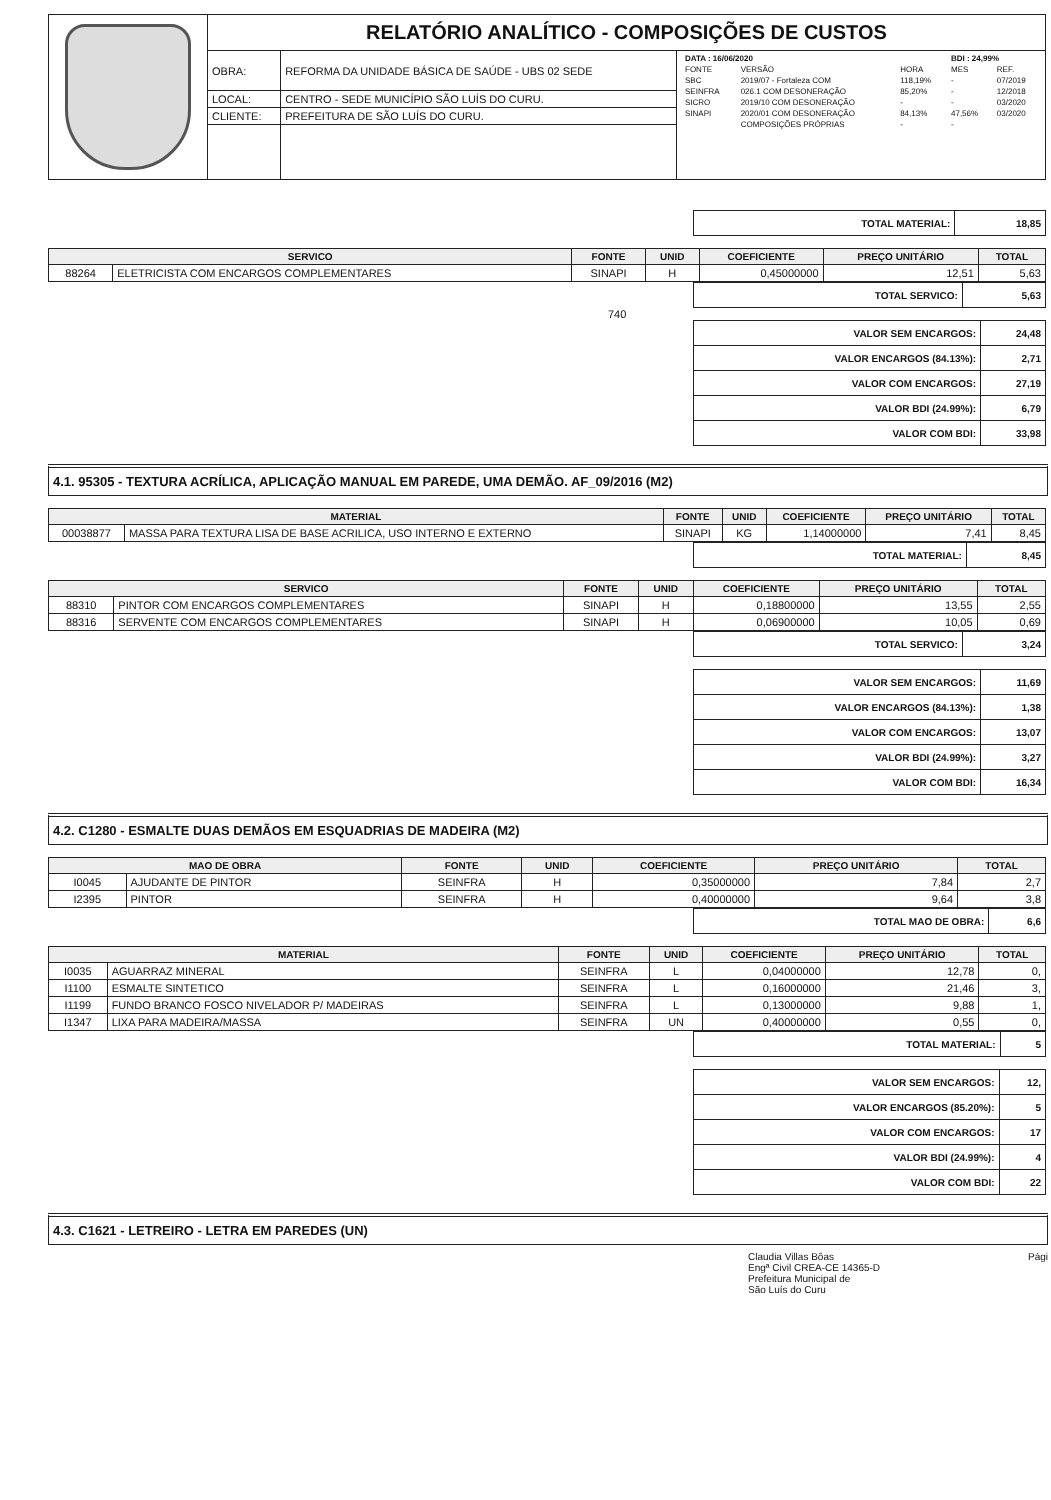| | RELATÓRIO ANALÍTICO - COMPOSIÇÕES DE CUSTOS | | |
| | OBRA: | REFORMA DA UNIDADE BÁSICA DE SAÚDE - UBS 02 SEDE | / DATA : 16/06/2020 / / / BDI : 24,99% / / / FONTE / VERSÃO / HORA / MES / REF. / / SBC / 2019/07 - Fortaleza COM / 118,19% / - / 07/2019 / / SEINFRA / 026.1 COM DESONERAÇÃO / 85,20% / - / 12/2018 / / SICRO / 2019/10 COM DESONERAÇÃO / - / - / 03/2020 / / SINAPI / 2020/01 COM DESONERAÇÃO / 84,13% / 47,56% / 03/2020 / / / COMPOSIÇÕES PRÓPRIAS / - / - / / |
| | LOCAL: | CENTRO - SEDE MUNICÍPIO SÃO LUÍS DO CURU. | |
| | CLIENTE: | PREFEITURA DE SÃO LUÍS DO CURU. | |
| TOTAL MATERIAL: | 18,85 |
| SERVICO | | FONTE | UNID | COEFICIENTE | PREÇO UNITÁRIO | TOTAL |
| --- | --- | --- | --- | --- | --- | --- |
| 88264 | ELETRICISTA COM ENCARGOS COMPLEMENTARES | SINAPI | H | 0,45000000 | 12,51 | 5,63 |
| TOTAL SERVICO: | 5,63 |
740
| VALOR SEM ENCARGOS: | 24,48 |
| VALOR ENCARGOS (84.13%): | 2,71 |
| VALOR COM ENCARGOS: | 27,19 |
| VALOR BDI (24.99%): | 6,79 |
| VALOR COM BDI: | 33,98 |
4.1. 95305 - TEXTURA ACRÍLICA, APLICAÇÃO MANUAL EM PAREDE, UMA DEMÃO. AF_09/2016 (M2)
| MATERIAL | | FONTE | UNID | COEFICIENTE | PREÇO UNITÁRIO | TOTAL |
| --- | --- | --- | --- | --- | --- | --- |
| 00038877 | MASSA PARA TEXTURA LISA DE BASE ACRILICA, USO INTERNO E EXTERNO | SINAPI | KG | 1,14000000 | 7,41 | 8,45 |
| TOTAL MATERIAL: | 8,45 |
| SERVICO | | FONTE | UNID | COEFICIENTE | PREÇO UNITÁRIO | TOTAL |
| --- | --- | --- | --- | --- | --- | --- |
| 88310 | PINTOR COM ENCARGOS COMPLEMENTARES | SINAPI | H | 0,18800000 | 13,55 | 2,55 |
| 88316 | SERVENTE COM ENCARGOS COMPLEMENTARES | SINAPI | H | 0,06900000 | 10,05 | 0,69 |
| TOTAL SERVICO: | 3,24 |
| VALOR SEM ENCARGOS: | 11,69 |
| VALOR ENCARGOS (84.13%): | 1,38 |
| VALOR COM ENCARGOS: | 13,07 |
| VALOR BDI (24.99%): | 3,27 |
| VALOR COM BDI: | 16,34 |
4.2. C1280 - ESMALTE DUAS DEMÃOS EM ESQUADRIAS DE MADEIRA (M2)
| MAO DE OBRA | | FONTE | UNID | COEFICIENTE | PREÇO UNITÁRIO | TOTAL |
| --- | --- | --- | --- | --- | --- | --- |
| I0045 | AJUDANTE DE PINTOR | SEINFRA | H | 0,35000000 | 7,84 | 2,7 |
| I2395 | PINTOR | SEINFRA | H | 0,40000000 | 9,64 | 3,8 |
| TOTAL MAO DE OBRA: | 6,6 |
| MATERIAL | | FONTE | UNID | COEFICIENTE | PREÇO UNITÁRIO | TOTAL |
| --- | --- | --- | --- | --- | --- | --- |
| I0035 | AGUARRAZ MINERAL | SEINFRA | L | 0,04000000 | 12,78 | 0, |
| I1100 | ESMALTE SINTETICO | SEINFRA | L | 0,16000000 | 21,46 | 3, |
| I1199 | FUNDO BRANCO FOSCO NIVELADOR P/ MADEIRAS | SEINFRA | L | 0,13000000 | 9,88 | 1, |
| I1347 | LIXA PARA MADEIRA/MASSA | SEINFRA | UN | 0,40000000 | 0,55 | 0, |
| TOTAL MATERIAL: | 5 |
| VALOR SEM ENCARGOS: | 12, |
| VALOR ENCARGOS (85.20%): | 5 |
| VALOR COM ENCARGOS: | 17 |
| VALOR BDI (24.99%): | 4 |
| VALOR COM BDI: | 22 |
4.3. C1621 - LETREIRO - LETRA EM PAREDES (UN)
Claudia Villas Bôas
Engª Civil CREA-CE 14365-D
Prefeitura Municipal de
São Luís do Curu Pági